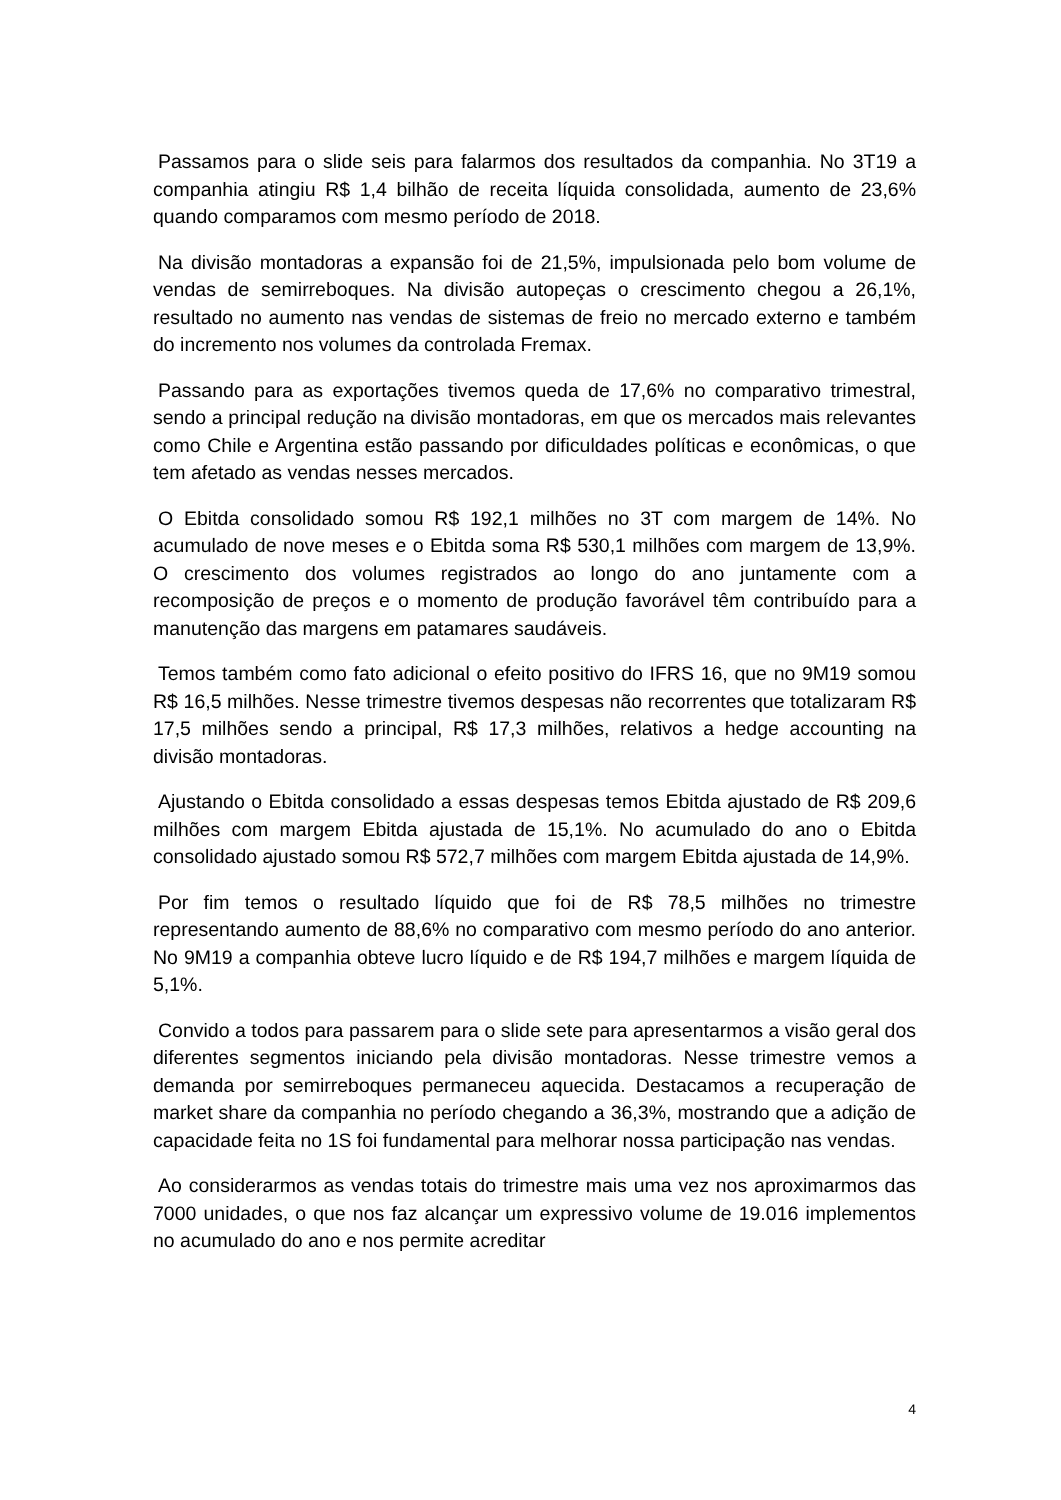Passamos para o slide seis para falarmos dos resultados da companhia. No 3T19 a companhia atingiu R$ 1,4 bilhão de receita líquida consolidada, aumento de 23,6% quando comparamos com mesmo período de 2018.
Na divisão montadoras a expansão foi de 21,5%, impulsionada pelo bom volume de vendas de semirreboques. Na divisão autopeças o crescimento chegou a 26,1%, resultado no aumento nas vendas de sistemas de freio no mercado externo e também do incremento nos volumes da controlada Fremax.
Passando para as exportações tivemos queda de 17,6% no comparativo trimestral, sendo a principal redução na divisão montadoras, em que os mercados mais relevantes como Chile e Argentina estão passando por dificuldades políticas e econômicas, o que tem afetado as vendas nesses mercados.
O Ebitda consolidado somou R$ 192,1 milhões no 3T com margem de 14%. No acumulado de nove meses e o Ebitda soma R$ 530,1 milhões com margem de 13,9%. O crescimento dos volumes registrados ao longo do ano juntamente com a recomposição de preços e o momento de produção favorável têm contribuído para a manutenção das margens em patamares saudáveis.
Temos também como fato adicional o efeito positivo do IFRS 16, que no 9M19 somou R$ 16,5 milhões. Nesse trimestre tivemos despesas não recorrentes que totalizaram R$ 17,5 milhões sendo a principal, R$ 17,3 milhões, relativos a hedge accounting na divisão montadoras.
Ajustando o Ebitda consolidado a essas despesas temos Ebitda ajustado de R$ 209,6 milhões com margem Ebitda ajustada de 15,1%. No acumulado do ano o Ebitda consolidado ajustado somou R$ 572,7 milhões com margem Ebitda ajustada de 14,9%.
Por fim temos o resultado líquido que foi de R$ 78,5 milhões no trimestre representando aumento de 88,6% no comparativo com mesmo período do ano anterior. No 9M19 a companhia obteve lucro líquido e de R$ 194,7 milhões e margem líquida de 5,1%.
Convido a todos para passarem para o slide sete para apresentarmos a visão geral dos diferentes segmentos iniciando pela divisão montadoras. Nesse trimestre vemos a demanda por semirreboques permaneceu aquecida. Destacamos a recuperação de market share da companhia no período chegando a 36,3%, mostrando que a adição de capacidade feita no 1S foi fundamental para melhorar nossa participação nas vendas.
Ao considerarmos as vendas totais do trimestre mais uma vez nos aproximarmos das 7000 unidades, o que nos faz alcançar um expressivo volume de 19.016 implementos no acumulado do ano e nos permite acreditar
4